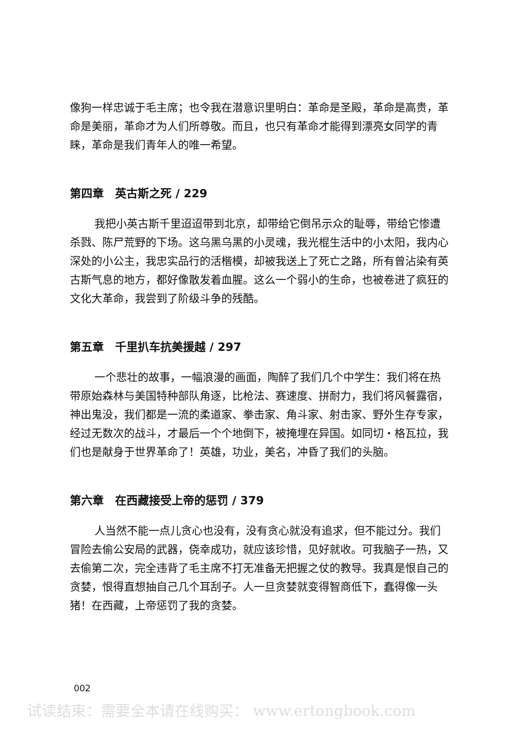像狗一样忠诚于毛主席；也令我在潜意识里明白：革命是圣殿，革命是高贵，革命是美丽，革命才为人们所尊敬。而且，也只有革命才能得到漂亮女同学的青睐，革命是我们青年人的唯一希望。
第四章　英古斯之死 / 229
我把小英古斯千里迢迢带到北京，却带给它倒吊示众的耻辱，带给它惨遭杀戮、陈尸荒野的下场。这乌黑乌黑的小灵魂，我光棍生活中的小太阳，我内心深处的小公主，我忠实品行的活楷模，却被我送上了死亡之路，所有曾沾染有英古斯气息的地方，都好像散发着血腥。这么一个弱小的生命，也被卷进了疯狂的文化大革命，我尝到了阶级斗争的残酷。
第五章　千里扒车抗美援越 / 297
一个悲壮的故事，一幅浪漫的画面，陶醉了我们几个中学生：我们将在热带原始森林与美国特种部队角逐，比枪法、赛速度、拼耐力，我们将风餐露宿，神出鬼没，我们都是一流的柔道家、拳击家、角斗家、射击家、野外生存专家，经过无数次的战斗，才最后一个个地倒下，被掩埋在异国。如同切・格瓦拉，我们也是献身于世界革命了！英雄，功业，美名，冲昏了我们的头脑。
第六章　在西藏接受上帝的惩罚 / 379
人当然不能一点儿贪心也没有，没有贪心就没有追求，但不能过分。我们冒险去偷公安局的武器，侥幸成功，就应该珍惜，见好就收。可我脑子一热，又去偷第二次，完全违背了毛主席不打无准备无把握之仗的教导。我真是恨自己的贪婪，恨得直想抽自己几个耳刮子。人一旦贪婪就变得智商低下，蠢得像一头猪！在西藏，上帝惩罚了我的贪婪。
002
试读结束：需要全本请在线购买： www.ertongbook.com